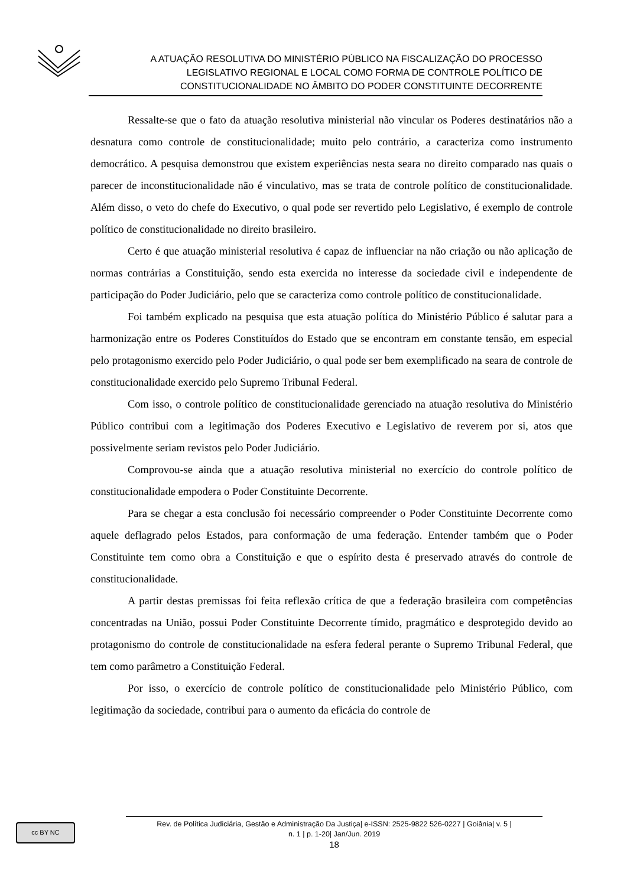A ATUAÇÃO RESOLUTIVA DO MINISTÉRIO PÚBLICO NA FISCALIZAÇÃO DO PROCESSO
LEGISLATIVO REGIONAL E LOCAL COMO FORMA DE CONTROLE POLÍTICO DE
CONSTITUCIONALIDADE NO ÂMBITO DO PODER CONSTITUINTE DECORRENTE
Ressalte-se que o fato da atuação resolutiva ministerial não vincular os Poderes destinatários não a desnatura como controle de constitucionalidade; muito pelo contrário, a caracteriza como instrumento democrático. A pesquisa demonstrou que existem experiências nesta seara no direito comparado nas quais o parecer de inconstitucionalidade não é vinculativo, mas se trata de controle político de constitucionalidade. Além disso, o veto do chefe do Executivo, o qual pode ser revertido pelo Legislativo, é exemplo de controle político de constitucionalidade no direito brasileiro.
Certo é que atuação ministerial resolutiva é capaz de influenciar na não criação ou não aplicação de normas contrárias a Constituição, sendo esta exercida no interesse da sociedade civil e independente de participação do Poder Judiciário, pelo que se caracteriza como controle político de constitucionalidade.
Foi também explicado na pesquisa que esta atuação política do Ministério Público é salutar para a harmonização entre os Poderes Constituídos do Estado que se encontram em constante tensão, em especial pelo protagonismo exercido pelo Poder Judiciário, o qual pode ser bem exemplificado na seara de controle de constitucionalidade exercido pelo Supremo Tribunal Federal.
Com isso, o controle político de constitucionalidade gerenciado na atuação resolutiva do Ministério Público contribui com a legitimação dos Poderes Executivo e Legislativo de reverem por si, atos que possivelmente seriam revistos pelo Poder Judiciário.
Comprovou-se ainda que a atuação resolutiva ministerial no exercício do controle político de constitucionalidade empodera o Poder Constituinte Decorrente.
Para se chegar a esta conclusão foi necessário compreender o Poder Constituinte Decorrente como aquele deflagrado pelos Estados, para conformação de uma federação. Entender também que o Poder Constituinte tem como obra a Constituição e que o espírito desta é preservado através do controle de constitucionalidade.
A partir destas premissas foi feita reflexão crítica de que a federação brasileira com competências concentradas na União, possui Poder Constituinte Decorrente tímido, pragmático e desprotegido devido ao protagonismo do controle de constitucionalidade na esfera federal perante o Supremo Tribunal Federal, que tem como parâmetro a Constituição Federal.
Por isso, o exercício de controle político de constitucionalidade pelo Ministério Público, com legitimação da sociedade, contribui para o aumento da eficácia do controle de
cc BY NC
Rev. de Política Judiciária, Gestão e Administração Da Justiça| e-ISSN: 2525-9822 526-0227 | Goiânia| v. 5 |
n. 1 | p. 1-20| Jan/Jun. 2019
18